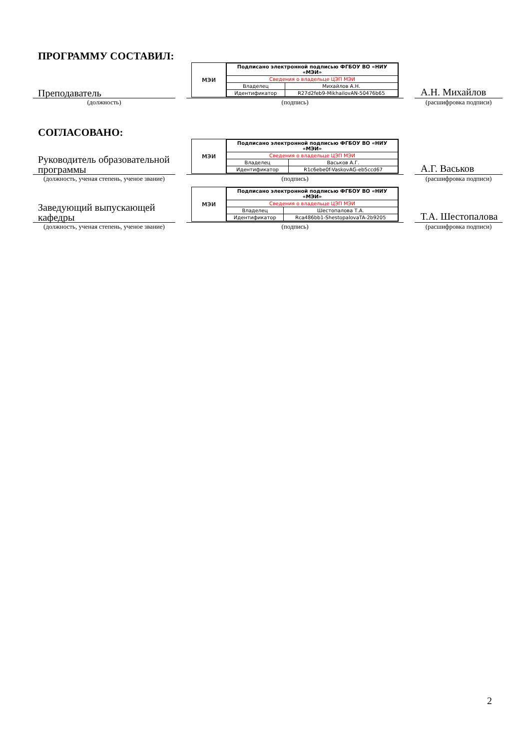ПРОГРАММУ СОСТАВИЛ:
Преподаватель
МЭИ
| Подписано электронной подписью ФГБОУ ВО «НИУ «МЭИ» | |
| Сведения о владельце ЦЭП МЭИ | |
| Владелец | Михайлов А.Н. |
| Идентификатор | R27d2feb9-MikhailovAN-50476b65 |
А.Н. Михайлов
(должность) (подпись) (расшифровка подписи)
СОГЛАСОВАНО:
Руководитель образовательной программы
МЭИ
| Подписано электронной подписью ФГБОУ ВО «НИУ «МЭИ» | |
| Сведения о владельце ЦЭП МЭИ | |
| Владелец | Васьков А.Г. |
| Идентификатор | R1c6ebe0f-VaskovAG-eb5ccd67 |
А.Г. Васьков
(должность, ученая степень, ученое звание)
(подпись) (расшифровка подписи)
Заведующий выпускающей кафедры
МЭИ
| Подписано электронной подписью ФГБОУ ВО «НИУ «МЭИ» | |
| Сведения о владельце ЦЭП МЭИ | |
| Владелец | Шестопалова Т.А. |
| Идентификатор | Rca486bb1-ShestopalovaTA-2b9205 |
Т.А. Шестопалова
(должность, ученая степень, ученое звание)
(подпись) (расшифровка подписи)
2